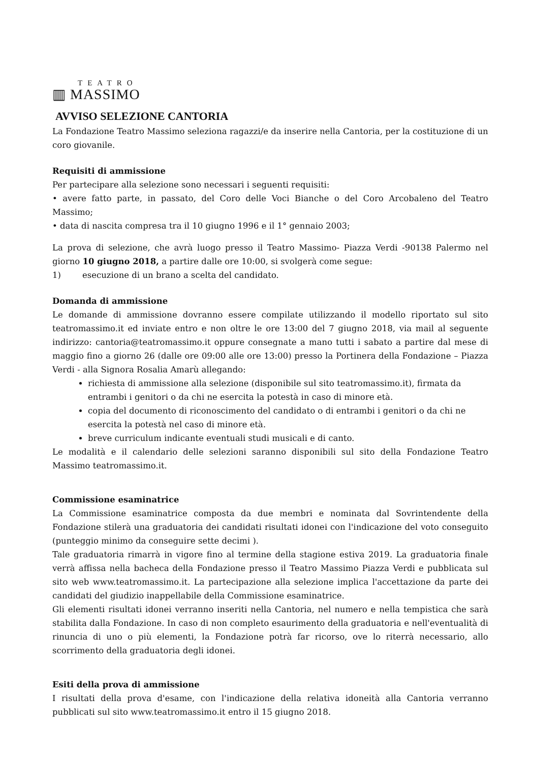TEATRO
▥ MASSIMO
AVVISO SELEZIONE CANTORIA
La Fondazione Teatro Massimo seleziona ragazzi/e da inserire nella Cantoria, per la costituzione di un coro giovanile.
Requisiti di ammissione
Per partecipare alla selezione sono necessari i seguenti requisiti:
• avere fatto parte, in passato, del Coro delle Voci Bianche o del Coro Arcobaleno del Teatro Massimo;
• data di nascita compresa tra il 10 giugno 1996 e il 1° gennaio 2003;
La prova di selezione, che avrà luogo presso il Teatro Massimo- Piazza Verdi -90138 Palermo nel giorno 10 giugno 2018, a partire dalle ore 10:00, si svolgerà come segue:
1) esecuzione di un brano a scelta del candidato.
Domanda di ammissione
Le domande di ammissione dovranno essere compilate utilizzando il modello riportato sul sito teatromassimo.it ed inviate entro e non oltre le ore 13:00 del 7 giugno 2018, via mail al seguente indirizzo: cantoria@teatromassimo.it oppure consegnate a mano tutti i sabato a partire dal mese di maggio fino a giorno 26 (dalle ore 09:00 alle ore 13:00) presso la Portinera della Fondazione – Piazza Verdi - alla Signora Rosalia Amarù allegando:
richiesta di ammissione alla selezione (disponibile sul sito teatromassimo.it), firmata da entrambi i genitori o da chi ne esercita la potestà in caso di minore età.
copia del documento di riconoscimento del candidato o di entrambi i genitori o da chi ne esercita la potestà nel caso di minore età.
breve curriculum indicante eventuali studi musicali e di canto.
Le modalità e il calendario delle selezioni saranno disponibili sul sito della Fondazione Teatro Massimo teatromassimo.it.
Commissione esaminatrice
La Commissione esaminatrice composta da due membri e nominata dal Sovrintendente della Fondazione stilerà una graduatoria dei candidati risultati idonei con l'indicazione del voto conseguito (punteggio minimo da conseguire sette decimi ).
Tale graduatoria rimarrà in vigore fino al termine della stagione estiva 2019. La graduatoria finale verrà affissa nella bacheca della Fondazione presso il Teatro Massimo Piazza Verdi e pubblicata sul sito web www.teatromassimo.it. La partecipazione alla selezione implica l'accettazione da parte dei candidati del giudizio inappellabile della Commissione esaminatrice.
Gli elementi risultati idonei verranno inseriti nella Cantoria, nel numero e nella tempistica che sarà stabilita dalla Fondazione. In caso di non completo esaurimento della graduatoria e nell'eventualità di rinuncia di uno o più elementi, la Fondazione potrà far ricorso, ove lo riterrà necessario, allo scorrimento della graduatoria degli idonei.
Esiti della prova di ammissione
I risultati della prova d'esame, con l'indicazione della relativa idoneità alla Cantoria verranno pubblicati sul sito www.teatromassimo.it entro il 15 giugno 2018.